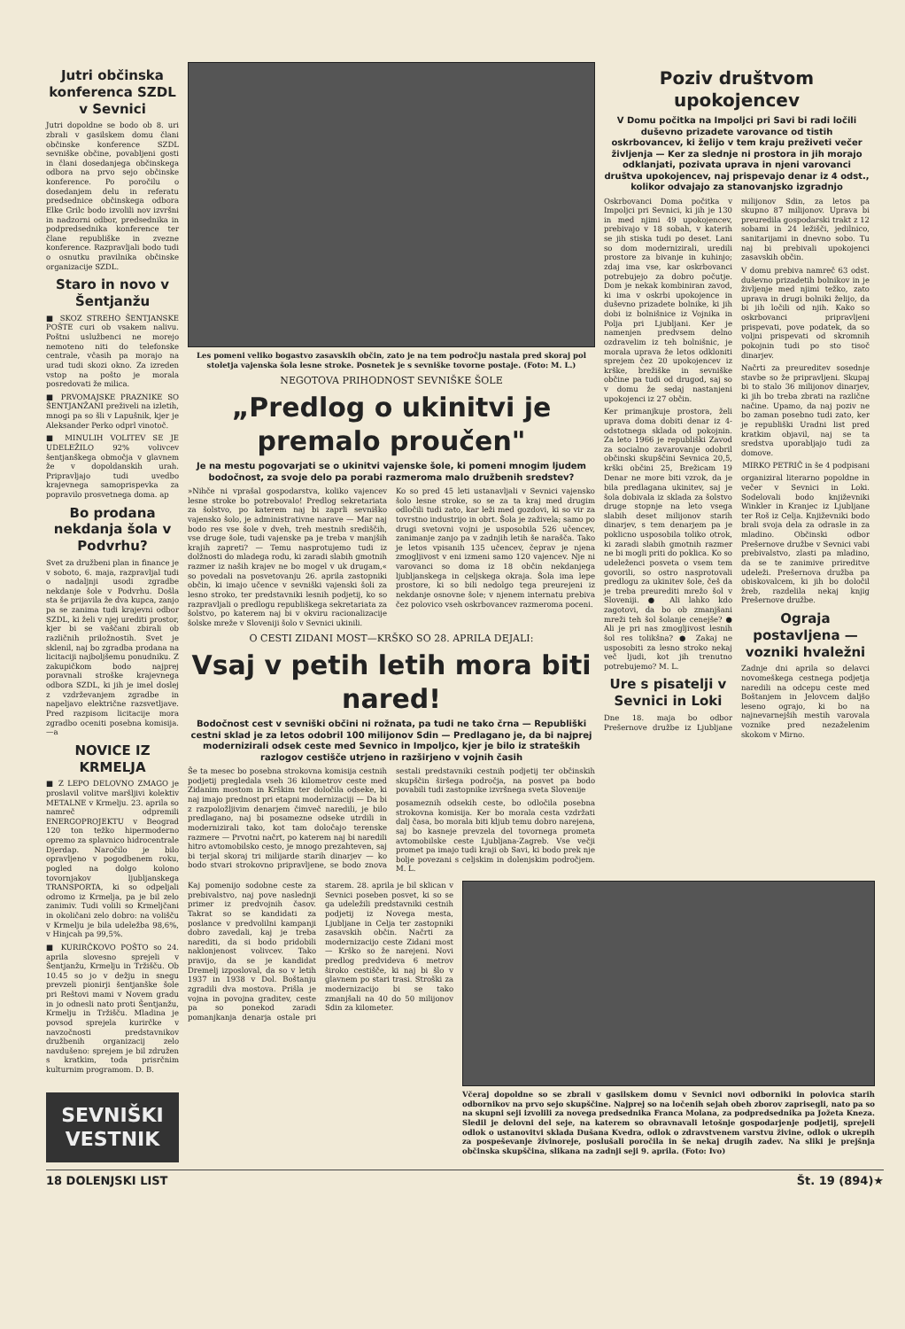Jutri občinska konferenca SZDL v Sevnici
Jutri dopoldne se bodo ob 8. uri zbrali v gasilskem domu člani občinske konference SZDL sevniške občine, povabljeni gosti in člani dosedanjega občinskega odbora na prvo sejo občinske konference. Po poročilu o dosedanjem delu in referatu predsednice občinskega odbora Elke Grilc bodo izvolili nov izvršni in nadzorni odbor, predsednika in podpredsednika konference ter člane republiške in zvezne konference. Razpravljali bodo tudi o osnutku pravilnika občinske organizacije SZDL.
Staro in novo v Šentjanžu
■ SKOZ STREHO ŠENTJANSKE POŠTE curi ob vsakem nalivu. Poštni uslužbenci ne morejo nemoteno niti do telefonske centrale, včasih pa morajo na urad tudi skozi okno. Za izreden vstop na pošto je morala posredovati že milica.
■ PRVOMAJSKE PRAZNIKE SO ŠENTJANŽANI preživeli na izletih, mnogi pa so šli v Lapušnik, kjer je Aleksander Perko odprl vinotoč.
■ MINULIH VOLITEV SE JE UDELEŽILO 92% volivcev šentjanškega območja v glavnem že v dopoldanskih urah. Pripravljajo tudi uvedbo krajevnega samoprispevka za popravilo prosvetnega doma. ap
Bo prodana nekdanja šola v Podvrhu?
Svet za družbeni plan in finance je v soboto, 6. maja, razpravljal tudi o nadaljnji usodi zgradbe nekdanje šole v Podvrhu. Došla sta še prijavila že dva kupca, zanjo pa se zanima tudi krajevni odbor SZDL, ki želi v njej urediti prostor, kjer bi se vaščani zbirali ob različnih priložnostih. Svet je sklenil, naj bo zgradba prodana na licitaciji najboljšemu ponudniku. Z zakupičkom bodo najprej poravnali stroške krajevnega odbora SZDL, ki jih je imel doslej z vzdrževanjem zgradbe in napeljavo električne razsvetljave. Pred razpisom licitacije mora zgradbo oceniti posebna komisija. —a
NOVICE IZ KRMELJA
■ Z LEPO DELOVNO ZMAGO je proslavil volitve maršljivi kolektiv METALNE v Krmelju. 23. aprila so namreč odpremili ENERGOPROJEKTU v Beograd 120 ton težko hipermoderno opremo za splavnico hidrocentrale Djerdap. Naročilo je bilo opravljeno v pogodbenem roku, pogled na dolgo kolono tovornjakov ljubljanskega TRANSPORTA, ki so odpeljali odromo iz Krmelja, pa je bil zelo zanimiv. Tudi volili so Krmeljčani in okoličani zelo dobro: na volišču v Krmelju je bila udeležba 98,6%, v Hinjcah pa 99,5%.
■ KURIRČKOVO POŠTO so 24. aprila slovesno sprejeli v Šentjanžu, Krmelju in Tržišču. Ob 10.45 so jo v dežju in snegu prevzeli pionirji šentjanške šole pri Reštovi mami v Novem gradu in jo odnesli nato proti Šentjanžu, Krmelju in Tržišču. Mladina je povsod sprejela kurirčke v navzočnosti predstavnikov družbenih organizacij zelo navdušeno: sprejem je bil združen s kratkim, toda prisrčnim kulturnim programom. D. B.
SEVNIŠKI VESTNIK
Les pomeni veliko bogastvo zasavskih občin, zato je na tem področju nastala pred skoraj pol stoletja vajenska šola lesne stroke. Posnetek je s sevniške tovorne postaje. (Foto: M. L.)
NEGOTOVA PRIHODNOST SEVNIŠKE ŠOLE
„Predlog o ukinitvi je premalo proučen"
Je na mestu pogovarjati se o ukinitvi vajenske šole, ki pomeni mnogim ljudem bodočnost, za svoje delo pa porabi razmeroma malo družbenih sredstev?
»Nihče ni vprašal gospodarstva, koliko vajencev lesne stroke bo potrebovalo! Predlog sekretariata za šolstvo, po katerem naj bi zaprli sevniško vajensko šolo, je administrativne narave — Mar naj bodo res vse šole v dveh, treh mestnih središčih, vse druge šole, tudi vajenske pa je treba v manjših krajih zapreti? — Temu nasprotujemo tudi iz dolžnosti do mladega rodu, ki zaradi slabih gmotnih razmer iz naših krajev ne bo mogel v uk drugam,« so povedali na posvetovanju 26. aprila zastopniki občin, ki imajo učence v sevniški vajenski šoli za lesno stroko, ter predstavniki lesnih podjetij, ko so razpravljali o predlogu republiškega sekretariata za šolstvo, po katerem naj bi v okviru racionalizacije šolske mreže v Sloveniji šolo v Sevnici ukinili.
Ko so pred 45 leti ustanavljali v Sevnici vajensko šolo lesne stroke, so se za ta kraj med drugim odločili tudi zato, kar leži med gozdovi, ki so vir za tovrstno industrijo in obrt. Šola je zaživela; samo po drugi svetovni vojni je usposobila 526 učencev, zanimanje zanjo pa v zadnjih letih še narašča. Tako je letos vpisanih 135 učencev, čeprav je njena zmogljivost v eni izmeni samo 120 vajencev. Nje ni varovanci so doma iz 18 občin nekdanjega ljubljanskega in celjskega okraja. Šola ima lepe prostore, ki so bili nedolgo tega preurejeni iz nekdanje osnovne šole; v njenem internatu prebiva čez polovico vseh oskrbovancev razmeroma poceni.
O CESTI ZIDANI MOST—KRŠKO SO 28. APRILA DEJALI:
Vsaj v petih letih mora biti nared!
Bodočnost cest v sevniški občini ni rožnata, pa tudi ne tako črna — Republiški cestni sklad je za letos odobril 100 milijonov Sdin — Predlagano je, da bi najprej modernizirali odsek ceste med Sevnico in Impoljco, kjer je bilo iz strateških razlogov cestišče utrjeno in razširjeno v vojnih časih
Še ta mesec bo posebna strokovna komisija cestnih podjetij pregledala vseh 36 kilometrov ceste med Zidanim mostom in Krškim ter določila odseke, ki naj imajo prednost pri etapni modernizaciji — Da bi z razpoložljivim denarjem čimveč naredili, je bilo predlagano, naj bi posamezne odseke utrdili in modernizirali tako, kot tam določajo terenske razmere — Prvotni načrt, po katerem naj bi naredili hitro avtomobilsko cesto, je mnogo prezahteven, saj bi terjal skoraj tri milijarde starih dinarjev — ko bodo stvari strokovno pripravljene, se bodo znova sestali predstavniki cestnih podjetij ter občinskih skupščin širšega področja, na posvet pa bodo povabili tudi zastopnike izvršnega sveta Slovenije
posameznih odsekih ceste, bo odločila posebna strokovna komisija. Ker bo morala cesta vzdržati dalj časa, bo morala biti kljub temu dobro narejena, saj bo kasneje prevzela del tovornega prometa avtomobilske ceste Ljubljana-Zagreb. Vse večji promet pa imajo tudi kraji ob Savi, ki bodo prek nje bolje povezani s celjskim in dolenjskim področjem. M. L.
Poziv društvom upokojencev
V Domu počitka na Impoljci pri Savi bi radi ločili duševno prizadete varovance od tistih oskrbovancev, ki želijo v tem kraju preživeti večer življenja — Ker za slednje ni prostora in jih morajo odklanjati, pozivata uprava in njeni varovanci društva upokojencev, naj prispevajo denar iz 4 odst., kolikor odvajajo za stanovanjsko izgradnjo
Oskrbovanci Doma počitka v Impoljci pri Sevnici, ki jih je 130 in med njimi 49 upokojencev, prebivajo v 18 sobah, v katerih se jih stiska tudi po deset. Lani so dom modernizirali, uredili prostore za bivanje in kuhinjo; zdaj ima vse, kar oskrbovanci potrebujejo za dobro počutje. Dom je nekak kombiniran zavod, ki ima v oskrbi upokojence in duševno prizadete bolnike, ki jih dobi iz bolnišnice iz Vojnika in Polja pri Ljubljani. Ker je namenjen predvsem delno ozdravelim iz teh bolnišnic, je morala uprava že letos odkloniti sprejem čez 20 upokojencev iz krške, brežiške in sevniške občine pa tudi od drugod, saj so v domu že sedaj nastanjeni upokojenci iz 27 občin.
Ker primanjkuje prostora, želi uprava doma dobiti denar iz 4-odstotnega sklada od pokojnin. Za leto 1966 je republiški Zavod za socialno zavarovanje odobril občinski skupščini Sevnica 20,5, krški občini 25, Brežicam 19 milijonov Sdin, za letos pa skupno 87 milijonov. Uprava bi preuredila gospodarski trakt z 12 sobami in 24 ležišči, jedilnico, sanitarijami in dnevno sobo. Tu naj bi prebivali upokojenci zasavskih občin.
V domu prebiva namreč 63 odst. duševno prizadetih bolnikov in je življenje med njimi težko, zato uprava in drugi bolniki želijo, da bi jih ločili od njih. Kako so oskrbovanci pripravljeni prispevati, pove podatek, da so voljni prispevati od skromnih pokojnin tudi po sto tisoč dinarjev.
Načrti za preureditev sosednje stavbe so že pripravljeni. Skupaj bi to stalo 36 milijonov dinarjev, ki jih bo treba zbrati na različne načine. Upamo, da naj poziv ne bo zaman posebno tudi zato, ker je republiški Uradni list pred kratkim objavil, naj se ta sredstva uporabljajo tudi za domove.
MIRKO PETRIČ in še 4 podpisani
Denar ne more biti vzrok, da je bila predlagana ukinitev, saj je šola dobivala iz sklada za šolstvo druge stopnje na leto vsega slabih deset milijonov starih dinarjev, s tem denarjem pa je poklicno usposobila toliko otrok, ki zaradi slabih gmotnih razmer ne bi mogli priti do poklica. Ko so udeleženci posveta o vsem tem govorili, so ostro nasprotovali predlogu za ukinitev šole, češ da je treba preurediti mrežo šol v Sloveniji. ● Ali lahko kdo zagotovi, da bo ob zmanjšani mreži teh šol šolanje cenejše? ● Ali je pri nas zmogljivost lesnih šol res tolikšna? ● Zakaj ne usposobiti za lesno stroko nekaj več ljudi, kot jih trenutno potrebujemo? M. L.
Ure s pisatelji v Sevnici in Loki
Dne 18. maja bo odbor Prešernove družbe iz Ljubljane organiziral literarno popoldne in večer v Sevnici in Loki. Sodelovali bodo književniki Winkler in Kranjec iz Ljubljane ter Roš iz Celja. Književniki bodo brali svoja dela za odrasle in za mladino. Občinski odbor Prešernove družbe v Sevnici vabi prebivalstvo, zlasti pa mladino, da se te zanimive prireditve udeleži. Prešernova družba pa obiskovalcem, ki jih bo določil žreb, razdelila nekaj knjig Prešernove družbe.
Ograja postavljena — vozniki hvaležni
Zadnje dni aprila so delavci novomeškega cestnega podjetja naredili na odcepu ceste med Boštanjem in Jelovcem daljšo leseno ograjo, ki bo na najnevarnejših mestih varovala voznike pred nezaželenim skokom v Mirno.
Kaj pomenijo sodobne ceste za prebivalstvo, naj pove naslednji primer iz predvojnih časov. Takrat so se kandidati za poslance v predvolilni kampanji dobro zavedali, kaj je treba narediti, da si bodo pridobili naklonjenost volivcev. Tako pravijo, da se je kandidat Dremelj izposloval, da so v letih 1937 in 1938 v Dol. Boštanju zgradili dva mostova. Prišla je vojna in povojna graditev, ceste pa so ponekod zaradi pomanjkanja denarja ostale pri starem. 28. aprila je bil sklican v Sevnici poseben posvet, ki so se ga udeležili predstavniki cestnih podjetij iz Novega mesta, Ljubljane in Celja ter zastopniki zasavskih občin. Načrti za modernizacijo ceste Zidani most — Krško so že narejeni. Novi predlog predvideva 6 metrov široko cestišče, ki naj bi šlo v glavnem po stari trasi. Stroški za modernizacijo bi se tako zmanjšali na 40 do 50 milijonov Sdin za kilometer.
Včeraj dopoldne so se zbrali v gasilskem domu v Sevnici novi odborniki in polovica starih odbornikov na prvo sejo skupščine. Najprej so na ločenih sejah obeh zborov zaprisegli, nato pa so na skupni seji izvolili za novega predsednika Franca Molana, za podpredsednika pa Jožeta Kneza. Sledil je delovni del seje, na katerem so obravnavali letošnje gospodarjenje podjetij, sprejeli odlok o ustanovitvi sklada Dušana Kvedra, odlok o zdravstvenem varstvu živine, odlok o ukrepih za pospeševanje živinoreje, poslušali poročila in še nekaj drugih zadev. Na sliki je prejšnja občinska skupščina, slikana na zadnji seji 9. aprila. (Foto: Ivo)
18 DOLENJSKI LIST Št. 19 (894)★